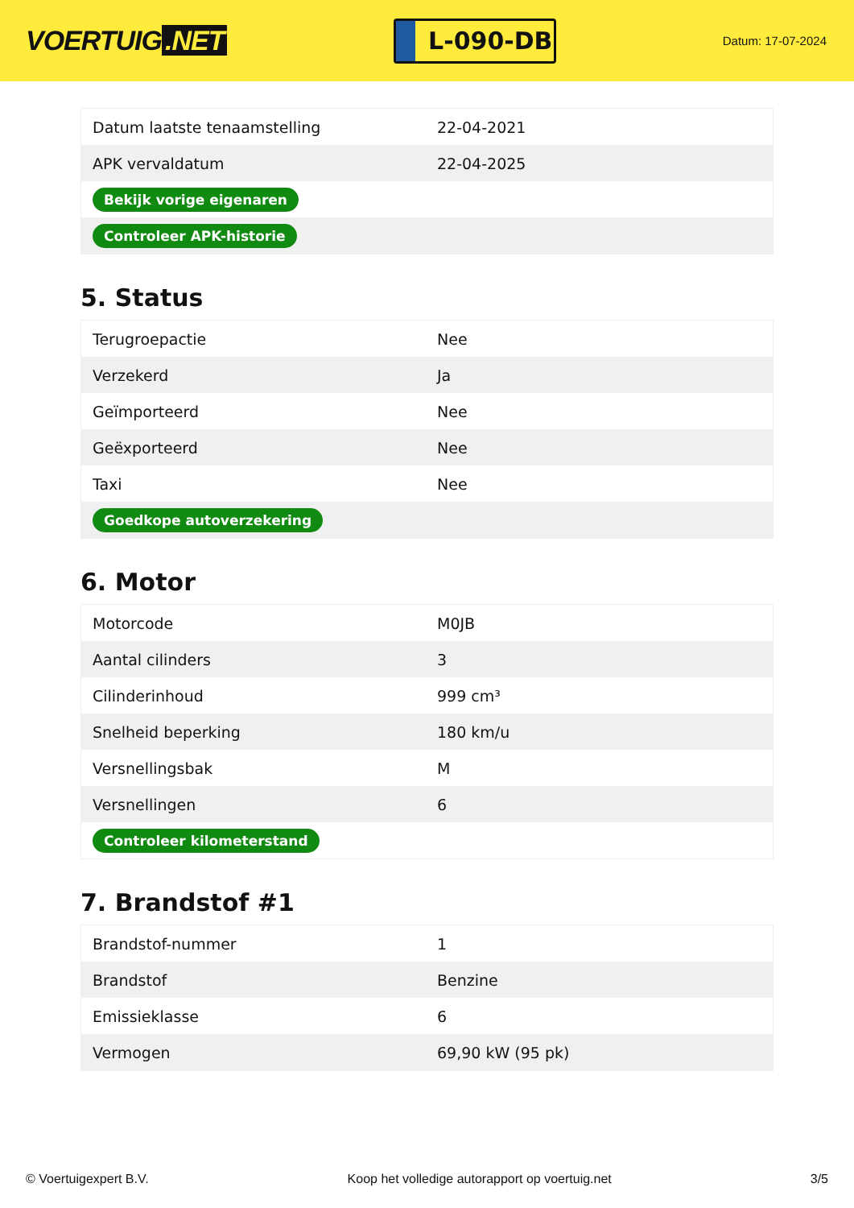VOERTUIG.NET
L-090-DB
Datum: 17-07-2024
| Datum laatste tenaamstelling | 22-04-2021 |
| APK vervaldatum | 22-04-2025 |
| Bekijk vorige eigenaren | |
| Controleer APK-historie | |
5. Status
| Terugroepactie | Nee |
| Verzekerd | Ja |
| Geïmporteerd | Nee |
| Geëxporteerd | Nee |
| Taxi | Nee |
| Goedkope autoverzekering | |
6. Motor
| Motorcode | M0JB |
| Aantal cilinders | 3 |
| Cilinderinhoud | 999 cm³ |
| Snelheid beperking | 180 km/u |
| Versnellingsbak | M |
| Versnellingen | 6 |
| Controleer kilometerstand | |
7. Brandstof #1
| Brandstof-nummer | 1 |
| Brandstof | Benzine |
| Emissieklasse | 6 |
| Vermogen | 69,90 kW (95 pk) |
© Voertuigexpert B.V. Koop het volledige autorapport op voertuig.net 3/5